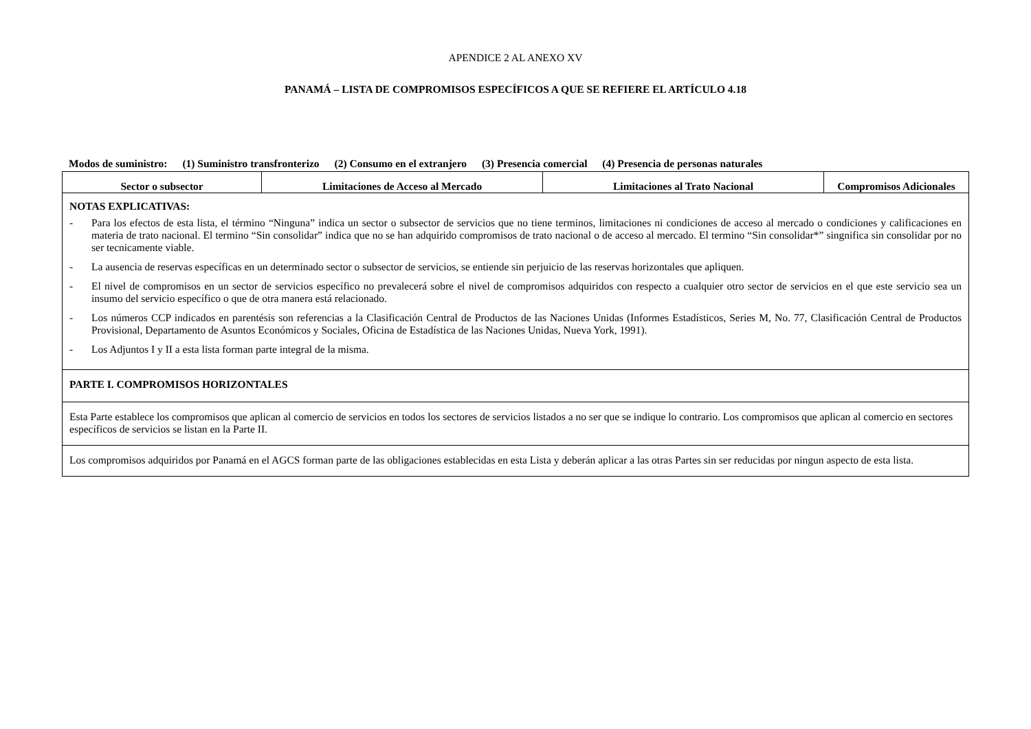APENDICE 2 AL ANEXO XV
PANAMÁ – LISTA DE COMPROMISOS ESPECÍFICOS A QUE SE REFIERE EL ARTÍCULO 4.18
Modos de suministro: (1) Suministro transfronterizo (2) Consumo en el extranjero (3) Presencia comercial (4) Presencia de personas naturales
| Sector o subsector | Limitaciones de Acceso al Mercado | Limitaciones al Trato Nacional | Compromisos Adicionales |
| --- | --- | --- | --- |
| NOTAS EXPLICATIVAS: - Para los efectos de esta lista, el término “Ninguna” indica un sector o subsector de servicios que no tiene terminos, limitaciones ni condiciones de acceso al mercado o condiciones y calificaciones en materia de trato nacional. El termino “Sin consolidar” indica que no se han adquirido compromisos de trato nacional o de acceso al mercado. El termino “Sin consolidar*” singnifica sin consolidar por no ser tecnicamente viable. - La ausencia de reservas específicas en un determinado sector o subsector de servicios, se entiende sin perjuicio de las reservas horizontales que apliquen. - El nivel de compromisos en un sector de servicios específico no prevalecerá sobre el nivel de compromisos adquiridos con respecto a cualquier otro sector de servicios en el que este servicio sea un insumo del servicio específico o que de otra manera está relacionado. - Los números CCP indicados en parentésis son referencias a la Clasificación Central de Productos de las Naciones Unidas (Informes Estadísticos, Series M, No. 77, Clasificación Central de Productos Provisional, Departamento de Asuntos Económicos y Sociales, Oficina de Estadística de las Naciones Unidas, Nueva York, 1991). - Los Adjuntos I y II a esta lista forman parte integral de la misma. | | | |
| PARTE I. COMPROMISOS HORIZONTALES | | | |
| Esta Parte establece los compromisos que aplican al comercio de servicios en todos los sectores de servicios listados a no ser que se indique lo contrario. Los compromisos que aplican al comercio en sectores específicos de servicios se listan en la Parte II. | | | |
| Los compromisos adquiridos por Panamá en el AGCS forman parte de las obligaciones establecidas en esta Lista y deberán aplicar a las otras Partes sin ser reducidas por ningun aspecto de esta lista. | | | |